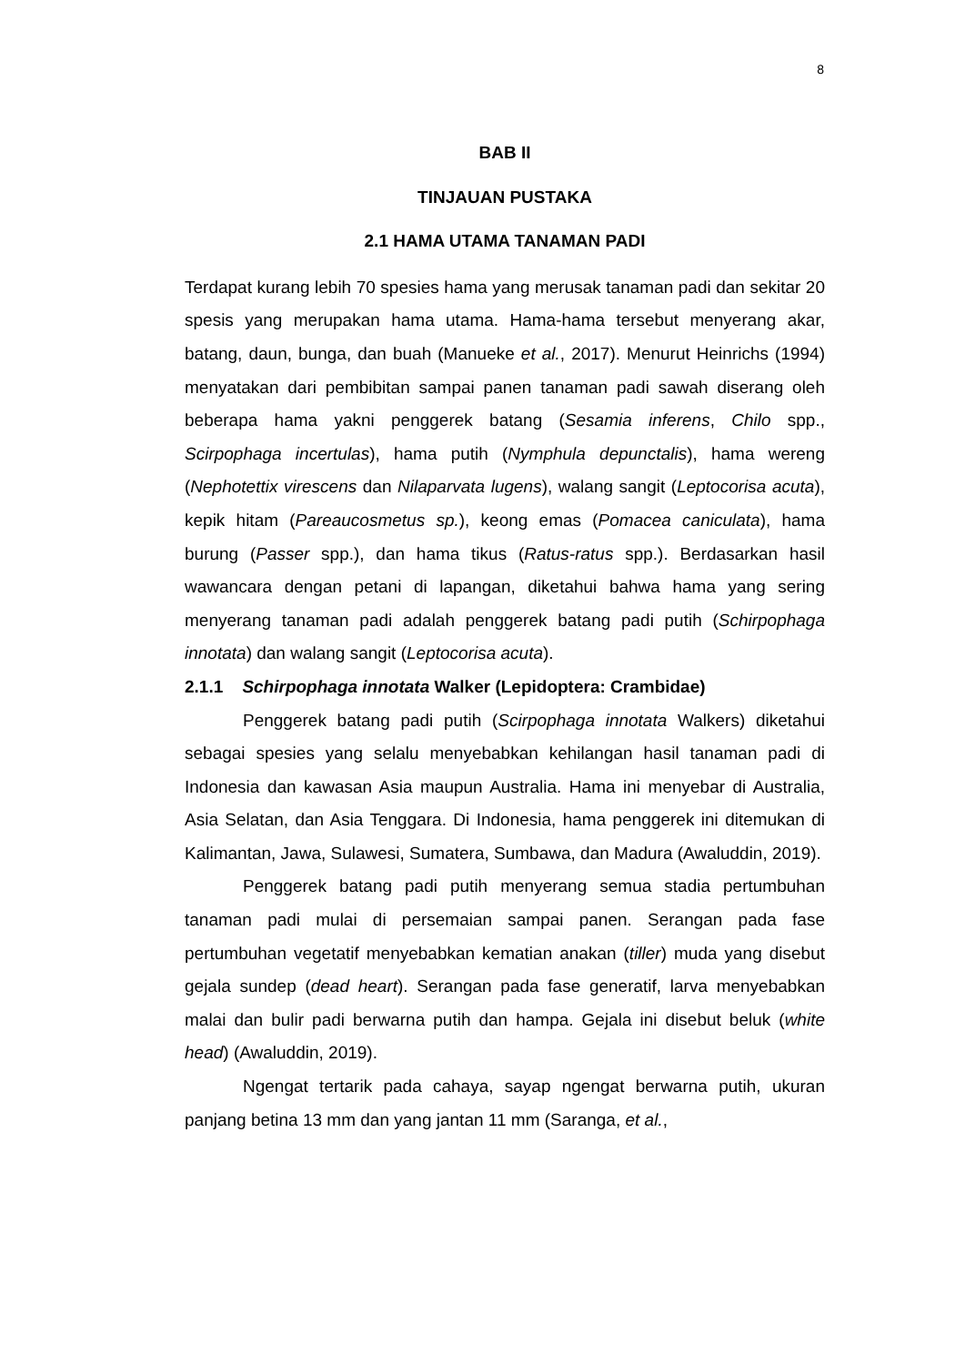8
BAB II
TINJAUAN PUSTAKA
2.1 HAMA UTAMA TANAMAN PADI
Terdapat kurang lebih 70 spesies hama yang merusak tanaman padi dan sekitar 20 spesis yang merupakan hama utama. Hama-hama tersebut menyerang akar, batang, daun, bunga, dan buah (Manueke et al., 2017). Menurut Heinrichs (1994) menyatakan dari pembibitan sampai panen tanaman padi sawah diserang oleh beberapa hama yakni penggerek batang (Sesamia inferens, Chilo spp., Scirpophaga incertulas), hama putih (Nymphula depunctalis), hama wereng (Nephotettix virescens dan Nilaparvata lugens), walang sangit (Leptocorisa acuta), kepik hitam (Pareaucosmetus sp.), keong emas (Pomacea caniculata), hama burung (Passer spp.), dan hama tikus (Ratus-ratus spp.). Berdasarkan hasil wawancara dengan petani di lapangan, diketahui bahwa hama yang sering menyerang tanaman padi adalah penggerek batang padi putih (Schirpophaga innotata) dan walang sangit (Leptocorisa acuta).
2.1.1 Schirpophaga innotata Walker (Lepidoptera: Crambidae)
Penggerek batang padi putih (Scirpophaga innotata Walkers) diketahui sebagai spesies yang selalu menyebabkan kehilangan hasil tanaman padi di Indonesia dan kawasan Asia maupun Australia. Hama ini menyebar di Australia, Asia Selatan, dan Asia Tenggara. Di Indonesia, hama penggerek ini ditemukan di Kalimantan, Jawa, Sulawesi, Sumatera, Sumbawa, dan Madura (Awaluddin, 2019).
Penggerek batang padi putih menyerang semua stadia pertumbuhan tanaman padi mulai di persemaian sampai panen. Serangan pada fase pertumbuhan vegetatif menyebabkan kematian anakan (tiller) muda yang disebut gejala sundep (dead heart). Serangan pada fase generatif, larva menyebabkan malai dan bulir padi berwarna putih dan hampa. Gejala ini disebut beluk (white head) (Awaluddin, 2019).
Ngengat tertarik pada cahaya, sayap ngengat berwarna putih, ukuran panjang betina 13 mm dan yang jantan 11 mm (Saranga, et al.,